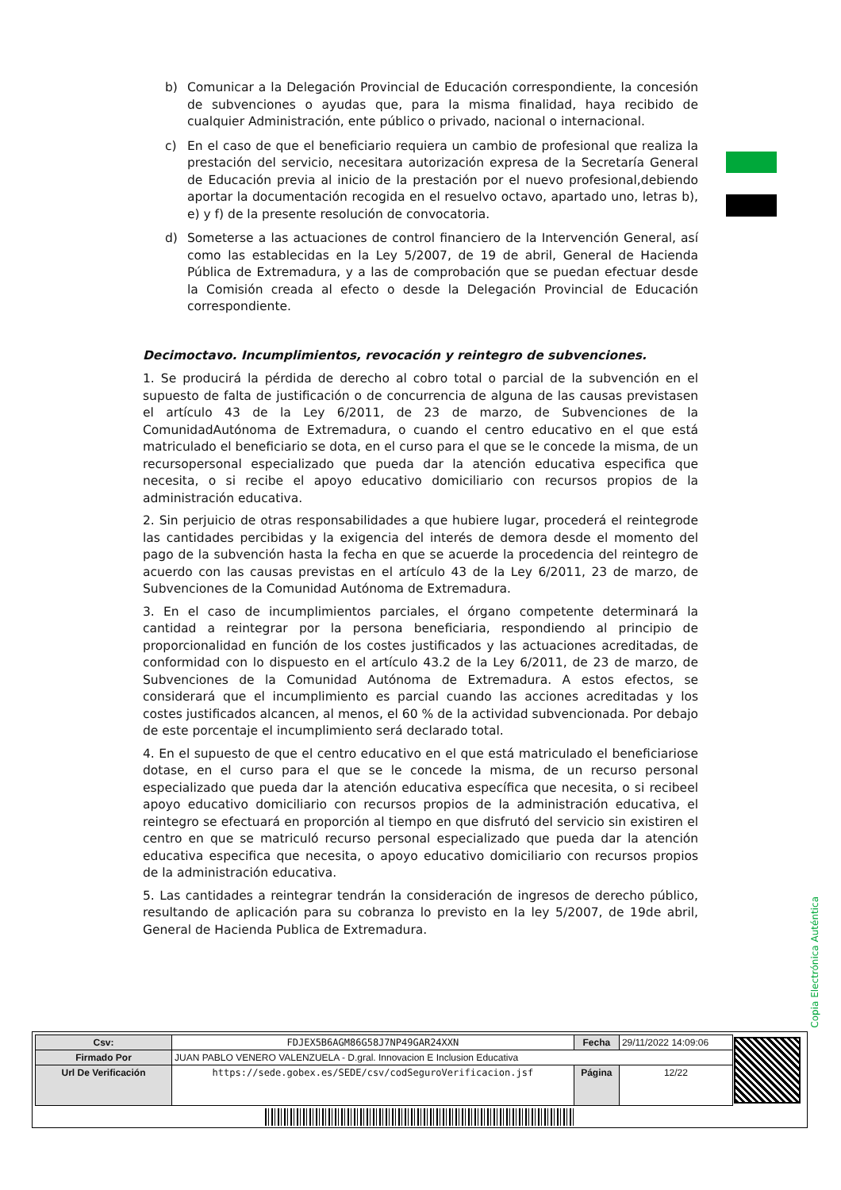b) Comunicar a la Delegación Provincial de Educación correspondiente, la concesión de subvenciones o ayudas que, para la misma finalidad, haya recibido de cualquier Administración, ente público o privado, nacional o internacional.
c) En el caso de que el beneficiario requiera un cambio de profesional que realiza la prestación del servicio, necesitara autorización expresa de la Secretaría General de Educación previa al inicio de la prestación por el nuevo profesional,debiendo aportar la documentación recogida en el resuelvo octavo, apartado uno, letras b), e) y f) de la presente resolución de convocatoria.
d) Someterse a las actuaciones de control financiero de la Intervención General, así como las establecidas en la Ley 5/2007, de 19 de abril, General de Hacienda Pública de Extremadura, y a las de comprobación que se puedan efectuar desde la Comisión creada al efecto o desde la Delegación Provincial de Educación correspondiente.
Decimoctavo. Incumplimientos, revocación y reintegro de subvenciones.
1. Se producirá la pérdida de derecho al cobro total o parcial de la subvención en el supuesto de falta de justificación o de concurrencia de alguna de las causas previstasen el artículo 43 de la Ley 6/2011, de 23 de marzo, de Subvenciones de la ComunidadAutónoma de Extremadura, o cuando el centro educativo en el que está matriculado el beneficiario se dota, en el curso para el que se le concede la misma, de un recursopersonal especializado que pueda dar la atención educativa especifica que necesita, o si recibe el apoyo educativo domiciliario con recursos propios de la administración educativa.
2. Sin perjuicio de otras responsabilidades a que hubiere lugar, procederá el reintegrode las cantidades percibidas y la exigencia del interés de demora desde el momento del pago de la subvención hasta la fecha en que se acuerde la procedencia del reintegro de acuerdo con las causas previstas en el artículo 43 de la Ley 6/2011, 23 de marzo, de Subvenciones de la Comunidad Autónoma de Extremadura.
3. En el caso de incumplimientos parciales, el órgano competente determinará la cantidad a reintegrar por la persona beneficiaria, respondiendo al principio de proporcionalidad en función de los costes justificados y las actuaciones acreditadas, de conformidad con lo dispuesto en el artículo 43.2 de la Ley 6/2011, de 23 de marzo, de Subvenciones de la Comunidad Autónoma de Extremadura. A estos efectos, se considerará que el incumplimiento es parcial cuando las acciones acreditadas y los costes justificados alcancen, al menos, el 60 % de la actividad subvencionada. Por debajo de este porcentaje el incumplimiento será declarado total.
4. En el supuesto de que el centro educativo en el que está matriculado el beneficiariose dotase, en el curso para el que se le concede la misma, de un recurso personal especializado que pueda dar la atención educativa específica que necesita, o si recibeel apoyo educativo domiciliario con recursos propios de la administración educativa, el reintegro se efectuará en proporción al tiempo en que disfrutó del servicio sin existiren el centro en que se matriculó recurso personal especializado que pueda dar la atención educativa especifica que necesita, o apoyo educativo domiciliario con recursos propios de la administración educativa.
5. Las cantidades a reintegrar tendrán la consideración de ingresos de derecho público, resultando de aplicación para su cobranza lo previsto en la ley 5/2007, de 19de abril, General de Hacienda Publica de Extremadura.
Copia Electrónica Auténtica
| Csv: | FDJEX5B6AGM86G58J7NP49GAR24XXN | Fecha | 29/11/2022 14:09:06 |
| Firmado Por | JUAN PABLO VENERO VALENZUELA - D.gral. Innovacion E Inclusion Educativa | | |
| Url De Verificación | https://sede.gobex.es/SEDE/csv/codSeguroVerificacion.jsf | Página | 12/22 |